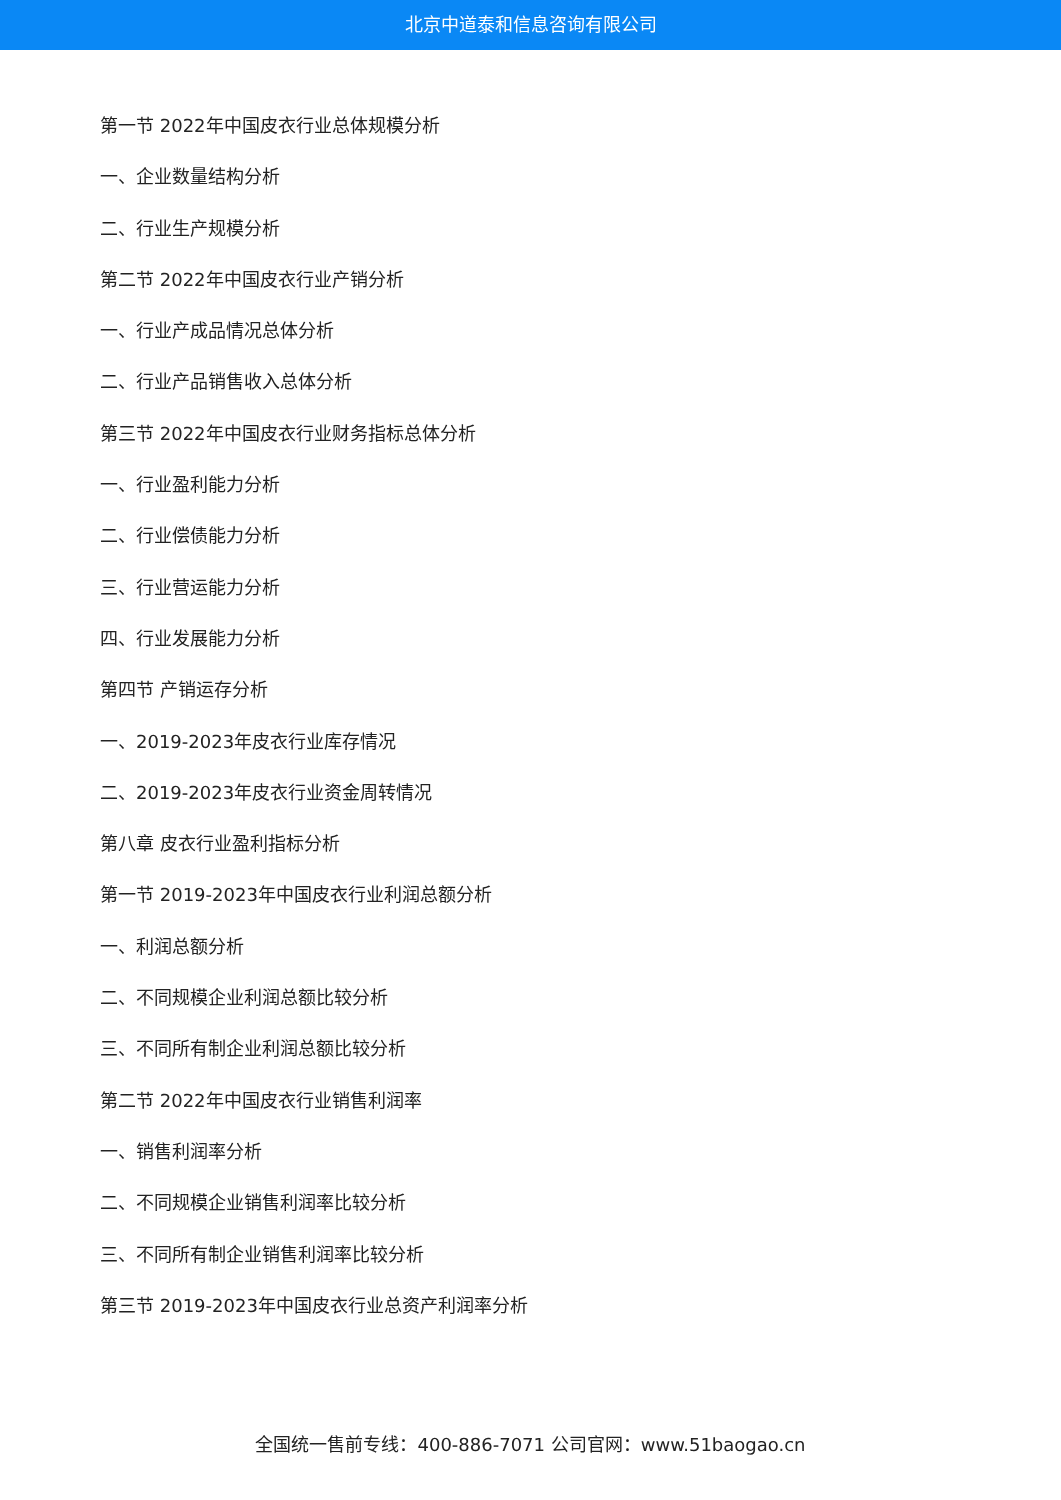北京中道泰和信息咨询有限公司
第一节 2022年中国皮衣行业总体规模分析
一、企业数量结构分析
二、行业生产规模分析
第二节 2022年中国皮衣行业产销分析
一、行业产成品情况总体分析
二、行业产品销售收入总体分析
第三节 2022年中国皮衣行业财务指标总体分析
一、行业盈利能力分析
二、行业偿债能力分析
三、行业营运能力分析
四、行业发展能力分析
第四节 产销运存分析
一、2019-2023年皮衣行业库存情况
二、2019-2023年皮衣行业资金周转情况
第八章 皮衣行业盈利指标分析
第一节 2019-2023年中国皮衣行业利润总额分析
一、利润总额分析
二、不同规模企业利润总额比较分析
三、不同所有制企业利润总额比较分析
第二节 2022年中国皮衣行业销售利润率
一、销售利润率分析
二、不同规模企业销售利润率比较分析
三、不同所有制企业销售利润率比较分析
第三节 2019-2023年中国皮衣行业总资产利润率分析
全国统一售前专线：400-886-7071 公司官网：www.51baogao.cn